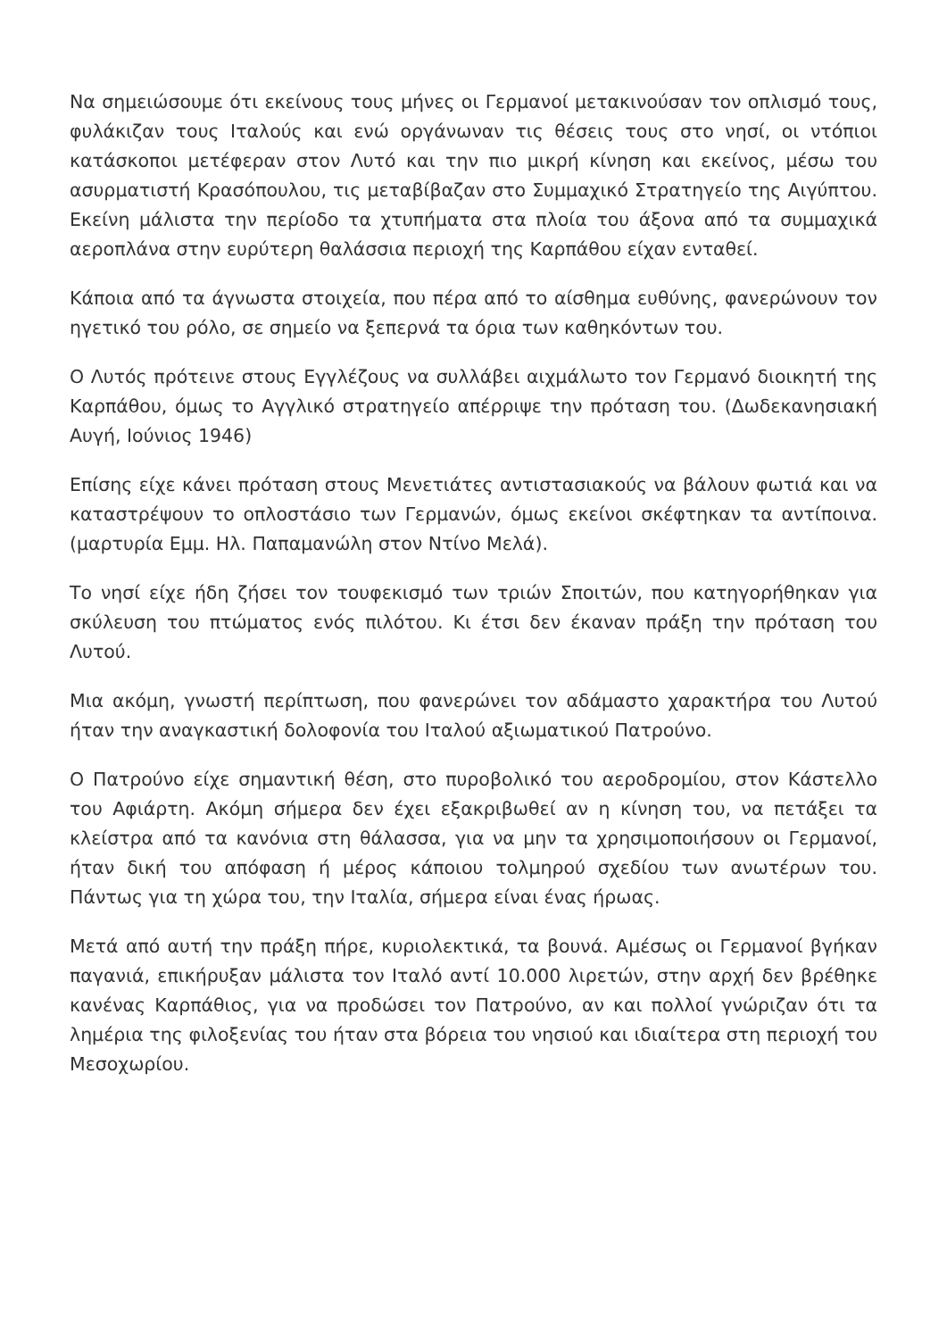Να σημειώσουμε ότι εκείνους τους μήνες οι Γερμανοί μετακινούσαν τον οπλισμό τους, φυλάκιζαν τους Ιταλούς και ενώ οργάνωναν τις θέσεις τους στο νησί, οι ντόπιοι κατάσκοποι μετέφεραν στον Λυτό και την πιο μικρή κίνηση και εκείνος, μέσω του ασυρματιστή Κρασόπουλου, τις μεταβίβαζαν στο Συμμαχικό Στρατηγείο της Αιγύπτου. Εκείνη μάλιστα την περίοδο τα χτυπήματα στα πλοία του άξονα από τα συμμαχικά αεροπλάνα στην ευρύτερη θαλάσσια περιοχή της Καρπάθου είχαν ενταθεί.
Κάποια από τα άγνωστα στοιχεία, που πέρα από το αίσθημα ευθύνης, φανερώνουν τον ηγετικό του ρόλο, σε σημείο να ξεπερνά τα όρια των καθηκόντων του.
Ο Λυτός πρότεινε στους Εγγλέζους να συλλάβει αιχμάλωτο τον Γερμανό διοικητή της Καρπάθου, όμως το Αγγλικό στρατηγείο απέρριψε την πρόταση του. (Δωδεκανησιακή Αυγή, Ιούνιος 1946)
Επίσης είχε κάνει πρόταση στους Μενετιάτες αντιστασιακούς να βάλουν φωτιά και να καταστρέψουν το οπλοστάσιο των Γερμανών, όμως εκείνοι σκέφτηκαν τα αντίποινα. (μαρτυρία Εμμ. Ηλ. Παπαμανώλη στον Ντίνο Μελά).
Το νησί είχε ήδη ζήσει τον τουφεκισμό των τριών Σποιτών, που κατηγορήθηκαν για σκύλευση του πτώματος ενός πιλότου. Κι έτσι δεν έκαναν πράξη την πρόταση του Λυτού.
Μια ακόμη, γνωστή περίπτωση, που φανερώνει τον αδάμαστο χαρακτήρα του Λυτού ήταν την αναγκαστική δολοφονία του Ιταλού αξιωματικού Πατρούνο.
Ο Πατρούνο είχε σημαντική θέση, στο πυροβολικό του αεροδρομίου, στον Κάστελλο του Αφιάρτη. Ακόμη σήμερα δεν έχει εξακριβωθεί αν η κίνηση του, να πετάξει τα κλείστρα από τα κανόνια στη θάλασσα, για να μην τα χρησιμοποιήσουν οι Γερμανοί, ήταν δική του απόφαση ή μέρος κάποιου τολμηρού σχεδίου των ανωτέρων του. Πάντως για τη χώρα του, την Ιταλία, σήμερα είναι ένας ήρωας.
Μετά από αυτή την πράξη πήρε, κυριολεκτικά, τα βουνά. Αμέσως οι Γερμανοί βγήκαν παγανιά, επικήρυξαν μάλιστα τον Ιταλό αντί 10.000 λιρετών, στην αρχή δεν βρέθηκε κανένας Καρπάθιος, για να προδώσει τον Πατρούνο, αν και πολλοί γνώριζαν ότι τα λημέρια της φιλοξενίας του ήταν στα βόρεια του νησιού και ιδιαίτερα στη περιοχή του Μεσοχωρίου.